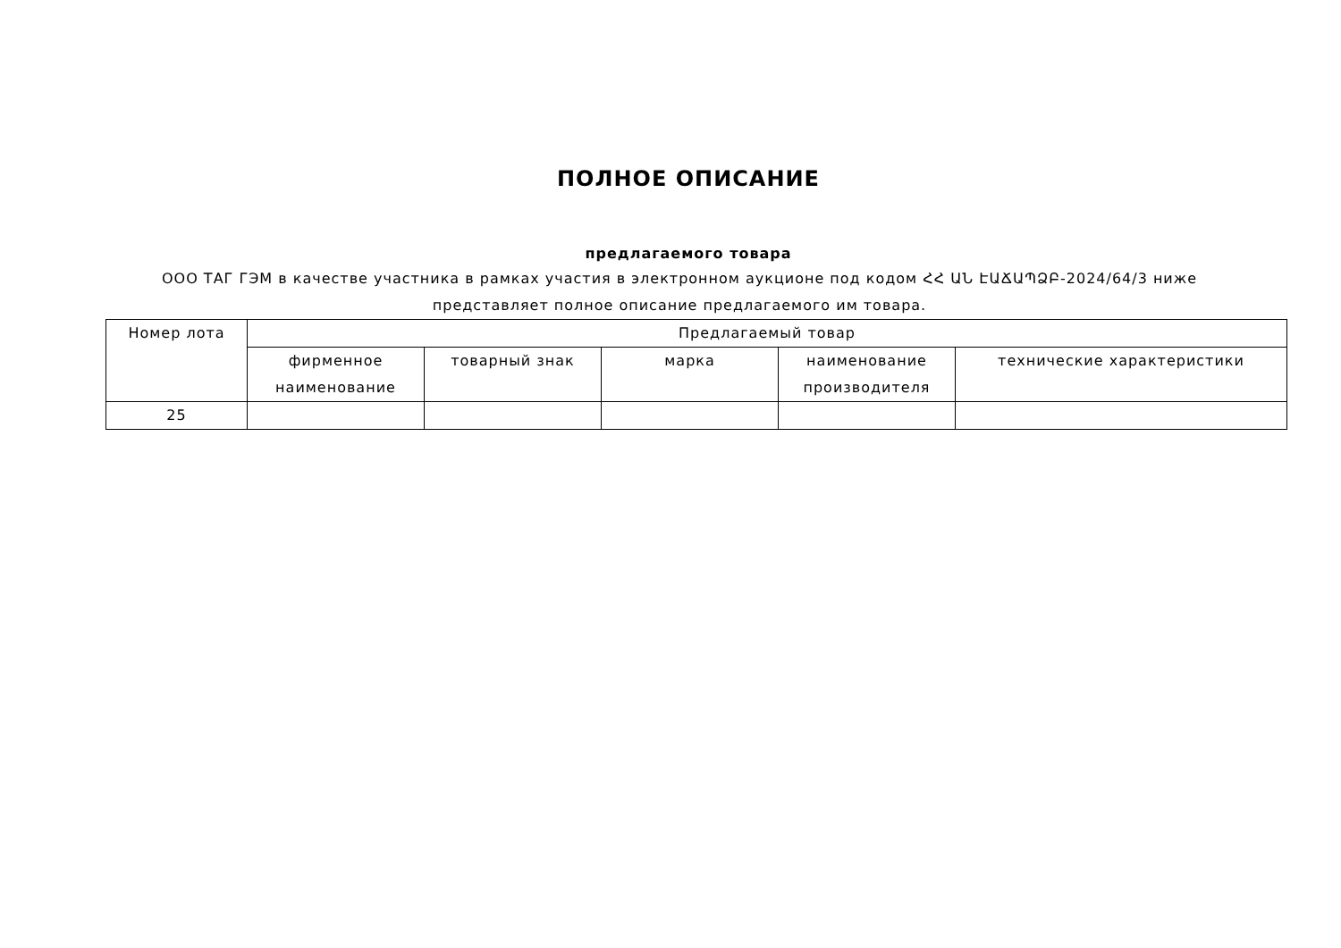ПОЛНОЕ ОПИСАНИЕ
предлагаемого товара
ООО ТАГ ГЭМ в качестве участника в рамках участия в электронном аукционе под кодом ՀՀ ԱՆ ԷԱՃԱՊՁԲ-2024/64/3 ниже представляет полное описание предлагаемого им товара.
| Номер лота | Предлагаемый товар | | | | |
| --- | --- | --- | --- | --- | --- |
| | фирменное наименование | товарный знак | марка | наименование производителя | технические характеристики |
| 25 | | | | | |